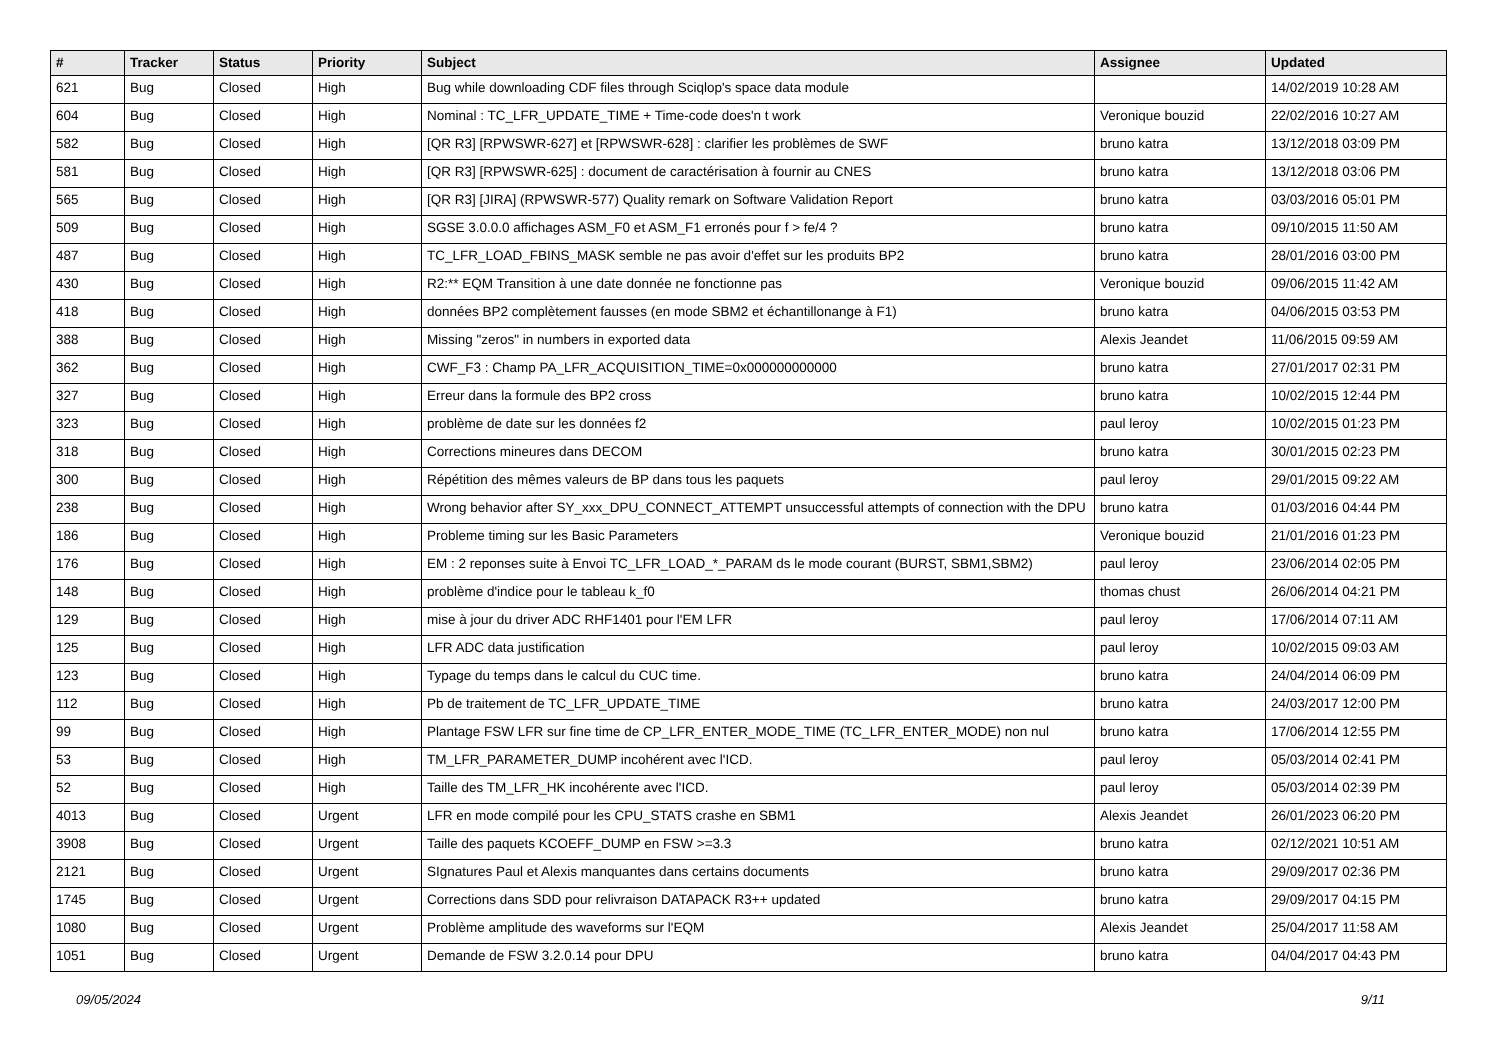| # | Tracker | Status | Priority | Subject | Assignee | Updated |
| --- | --- | --- | --- | --- | --- | --- |
| 621 | Bug | Closed | High | Bug while downloading CDF files through Sciqlop's space data module | | 14/02/2019 10:28 AM |
| 604 | Bug | Closed | High | Nominal : TC_LFR_UPDATE_TIME + Time-code does'n t work | Veronique bouzid | 22/02/2016 10:27 AM |
| 582 | Bug | Closed | High | [QR R3] [RPWSWR-627] et [RPWSWR-628] : clarifier les problèmes de SWF | bruno katra | 13/12/2018 03:09 PM |
| 581 | Bug | Closed | High | [QR R3] [RPWSWR-625] : document de caractérisation à fournir au CNES | bruno katra | 13/12/2018 03:06 PM |
| 565 | Bug | Closed | High | [QR R3] [JIRA] (RPWSWR-577) Quality remark on Software Validation Report | bruno katra | 03/03/2016 05:01 PM |
| 509 | Bug | Closed | High | SGSE 3.0.0.0 affichages ASM_F0 et ASM_F1 erronés pour f > fe/4 ? | bruno katra | 09/10/2015 11:50 AM |
| 487 | Bug | Closed | High | TC_LFR_LOAD_FBINS_MASK semble ne pas avoir d'effet sur les produits BP2 | bruno katra | 28/01/2016 03:00 PM |
| 430 | Bug | Closed | High | R2:** EQM Transition à une date donnée ne fonctionne pas | Veronique bouzid | 09/06/2015 11:42 AM |
| 418 | Bug | Closed | High | données BP2 complètement fausses (en mode SBM2 et échantillonange à F1) | bruno katra | 04/06/2015 03:53 PM |
| 388 | Bug | Closed | High | Missing "zeros" in numbers in exported data | Alexis Jeandet | 11/06/2015 09:59 AM |
| 362 | Bug | Closed | High | CWF_F3 : Champ PA_LFR_ACQUISITION_TIME=0x000000000000 | bruno katra | 27/01/2017 02:31 PM |
| 327 | Bug | Closed | High | Erreur dans la formule des BP2 cross | bruno katra | 10/02/2015 12:44 PM |
| 323 | Bug | Closed | High | problème de date sur les données f2 | paul leroy | 10/02/2015 01:23 PM |
| 318 | Bug | Closed | High | Corrections mineures dans DECOM | bruno katra | 30/01/2015 02:23 PM |
| 300 | Bug | Closed | High | Répétition des mêmes valeurs de BP dans tous les paquets | paul leroy | 29/01/2015 09:22 AM |
| 238 | Bug | Closed | High | Wrong behavior after SY_xxx_DPU_CONNECT_ATTEMPT unsuccessful attempts of connection with the DPU | bruno katra | 01/03/2016 04:44 PM |
| 186 | Bug | Closed | High | Probleme timing sur les Basic Parameters | Veronique bouzid | 21/01/2016 01:23 PM |
| 176 | Bug | Closed | High | EM : 2 reponses suite à Envoi TC_LFR_LOAD_*_PARAM ds le mode courant (BURST, SBM1,SBM2) | paul leroy | 23/06/2014 02:05 PM |
| 148 | Bug | Closed | High | problème d'indice pour le tableau k_f0 | thomas chust | 26/06/2014 04:21 PM |
| 129 | Bug | Closed | High | mise à jour du driver ADC RHF1401 pour l'EM LFR | paul leroy | 17/06/2014 07:11 AM |
| 125 | Bug | Closed | High | LFR ADC data justification | paul leroy | 10/02/2015 09:03 AM |
| 123 | Bug | Closed | High | Typage du temps dans le calcul du CUC time. | bruno katra | 24/04/2014 06:09 PM |
| 112 | Bug | Closed | High | Pb de traitement de TC_LFR_UPDATE_TIME | bruno katra | 24/03/2017 12:00 PM |
| 99 | Bug | Closed | High | Plantage FSW LFR sur fine time de CP_LFR_ENTER_MODE_TIME (TC_LFR_ENTER_MODE) non nul | bruno katra | 17/06/2014 12:55 PM |
| 53 | Bug | Closed | High | TM_LFR_PARAMETER_DUMP incohérent avec l'ICD. | paul leroy | 05/03/2014 02:41 PM |
| 52 | Bug | Closed | High | Taille des TM_LFR_HK incohérente avec l'ICD. | paul leroy | 05/03/2014 02:39 PM |
| 4013 | Bug | Closed | Urgent | LFR en mode compilé pour les CPU_STATS crashe en SBM1 | Alexis Jeandet | 26/01/2023 06:20 PM |
| 3908 | Bug | Closed | Urgent | Taille des paquets KCOEFF_DUMP en FSW >=3.3 | bruno katra | 02/12/2021 10:51 AM |
| 2121 | Bug | Closed | Urgent | SIgnatures Paul et Alexis manquantes dans certains documents | bruno katra | 29/09/2017 02:36 PM |
| 1745 | Bug | Closed | Urgent | Corrections dans SDD pour relivraison DATAPACK R3++ updated | bruno katra | 29/09/2017 04:15 PM |
| 1080 | Bug | Closed | Urgent | Problème amplitude des waveforms sur l'EQM | Alexis Jeandet | 25/04/2017 11:58 AM |
| 1051 | Bug | Closed | Urgent | Demande de FSW 3.2.0.14 pour DPU | bruno katra | 04/04/2017 04:43 PM |
09/05/2024 9/11